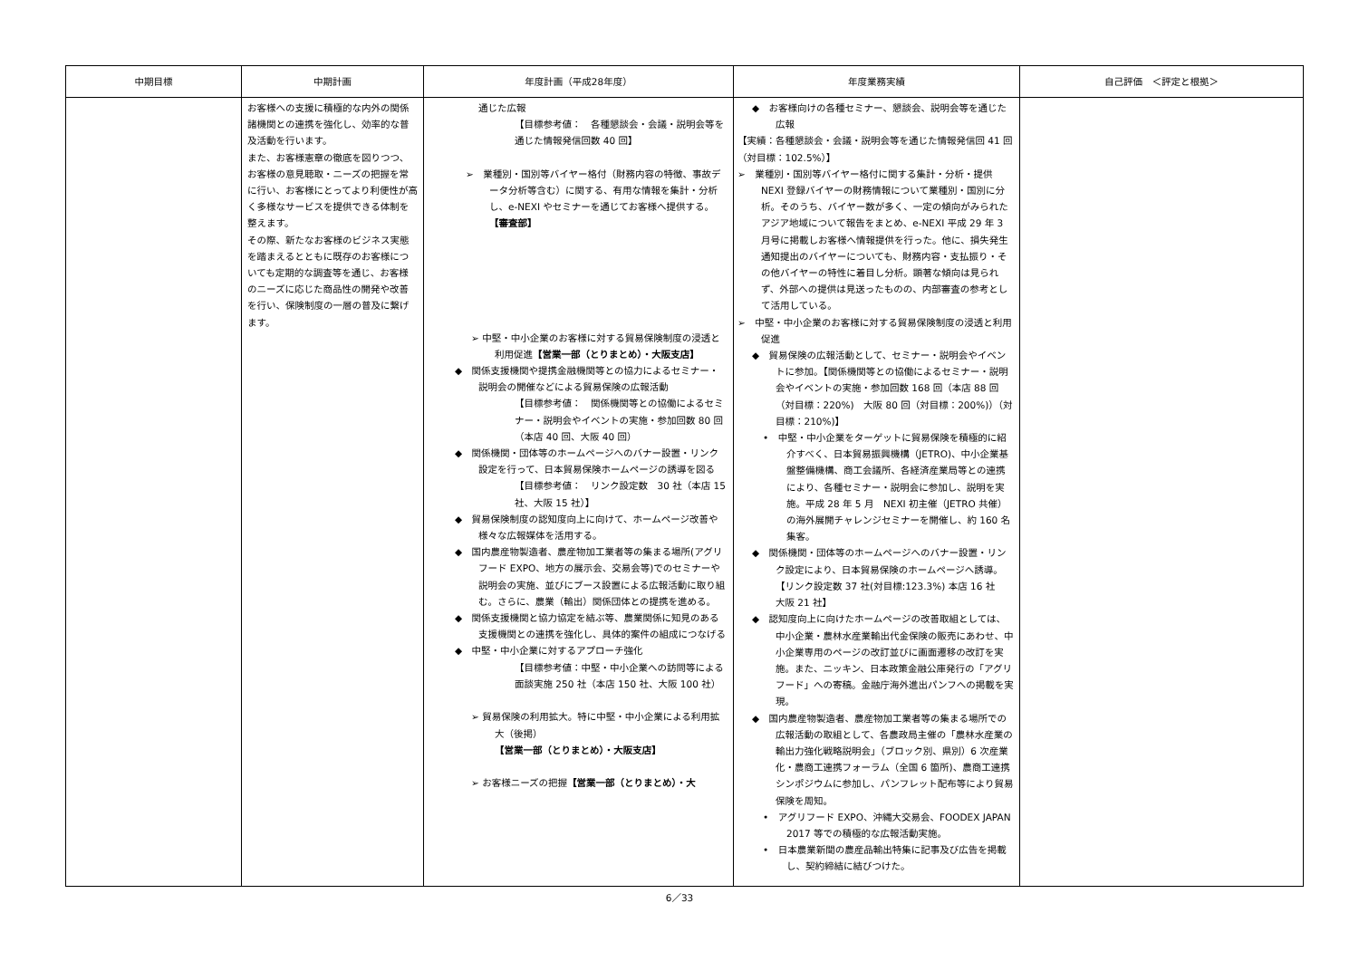| 中期目標 | 中期計画 | 年度計画（平成28年度） | 年度業務実績 | 自己評価 ＜評定と根拠＞ |
| --- | --- | --- | --- | --- |
| | お客様への支援に積極的な内外の関係諸機関との連携を強化し、効率的な普及活動を行います。 また、お客様憲章の徹底を図りつつ、お客様の意見聴取・ニーズの把握を常に行い、お客様にとってより利便性が高く多様なサービスを提供できる体制を整えます。 その際、新たなお客様のビジネス実態を踏まえるとともに既存のお客様についても定期的な調査等を通じ、お客様のニーズに応じた商品性の開発や改善を行い、保険制度の一層の普及に繋げます。 | 通じた広報 【目標参考値： 各種懇談会・会議・説明会等を通じた情報発信回数 40 回】 ➢ 業種別・国別等バイヤー格付（財務内容の特徴、事故データ分析等含む）に関する、有用な情報を集計・分析し、e-NEXI やセミナーを通じてお客様へ提供する。 【審査部】 ➢ 中堅・中小企業のお客様に対する貿易保険制度の浸透と利用促進 【営業一部（とりまとめ）・大阪支店】 ◆ 関係支援機関や提携金融機関等との協力によるセミナー・説明会の開催などによる貿易保険の広報活動 【目標参考値： 関係機関等との協働によるセミナー・説明会やイベントの実施・参加回数 80 回（本店 40 回、大阪 40 回） ◆ 関係機関・団体等のホームページへのバナー設置・リンク設定を行って、日本貿易保険ホームページの誘導を図る 【目標参考値： リンク設定数 30 社（本店 15 社、大阪 15 社）】 ◆ 貿易保険制度の認知度向上に向けて、ホームページ改善や様々な広報媒体を活用する。 ◆ 国内農産物製造者、農産物加工業者等の集まる場所(アグリフード EXPO、地方の展示会、交易会等)でのセミナーや説明会の実施、並びにブース設置による広報活動に取り組む。さらに、農業（輸出）関係団体との提携を進める。 ◆ 関係支援機関と協力協定を結ぶ等、農業関係に知見のある支援機関との連携を強化し、具体的案件の組成につなげる ◆ 中堅・中小企業に対するアプローチ強化 【目標参考値：中堅・中小企業への訪問等による面談実施 250 社（本店 150 社、大阪 100 社） ➢ 貿易保険の利用拡大。特に中堅・中小企業による利用拡大（後掲） 【営業一部（とりまとめ）・大阪支店】 ➢ お客様ニーズの把握 【営業一部（とりまとめ）・大 | ◆ お客様向けの各種セミナー、懇談会、説明会等を通じた広報 【実績：各種懇談会・会議・説明会等を通じた情報発信回 41 回（対目標：102.5%）】 ➢ 業種別・国別等バイヤー格付に関する集計・分析・提供 NEXI 登録バイヤーの財務情報について業種別・国別に分析。そのうち、バイヤー数が多く、一定の傾向がみられたアジア地域について報告をまとめ、e-NEXI 平成 29 年 3 月号に掲載しお客様へ情報提供を行った。他に、損失発生通知提出のバイヤーについても、財務内容・支払振り・その他バイヤーの特性に着目し分析。顕著な傾向は見られず、外部への提供は見送ったものの、内部審査の参考として活用している。 ➢ 中堅・中小企業のお客様に対する貿易保険制度の浸透と利用促進 ◆ 貿易保険の広報活動として、セミナー・説明会やイベントに参加。【関係機関等との協働によるセミナー・説明会やイベントの実施・参加回数 168 回（本店 88 回（対目標：220%) 大阪 80 回（対目標：200%)）（対目標：210%)】 • 中堅・中小企業をターゲットに貿易保険を積極的に紹介すべく、日本貿易振興機構（JETRO)、中小企業基盤整備機構、商工会議所、各経済産業局等との連携により、各種セミナー・説明会に参加し、説明を実施。平成 28 年 5 月 NEXI 初主催（JETRO 共催）の海外展開チャレンジセミナーを開催し、約 160 名集客。 ◆ 関係機関・団体等のホームページへのバナー設置・リンク設定により、日本貿易保険のホームページへ誘導。【リンク設定数 37 社(対目標:123.3%) 本店 16 社 大阪 21 社】 ◆ 認知度向上に向けたホームページの改善取組としては、中小企業・農林水産業輸出代金保険の販売にあわせ、中小企業専用のページの改訂並びに画面遷移の改訂を実施。また、ニッキン、日本政策金融公庫発行の「アグリフード」への寄稿。金融庁海外進出パンフへの掲載を実現。 ◆ 国内農産物製造者、農産物加工業者等の集まる場所での広報活動の取組として、各農政局主催の「農林水産業の輸出力強化戦略説明会」（ブロック別、県別）6 次産業化・農商工連携フォーラム（全国 6 箇所)、農商工連携シンポジウムに参加し、パンフレット配布等により貿易保険を周知。 • アグリフード EXPO、沖縄大交易会、FOODEX JAPAN 2017 等での積極的な広報活動実施。 • 日本農業新聞の農産品輸出特集に記事及び広告を掲載し、契約締結に結びつけた。 | |
6／33